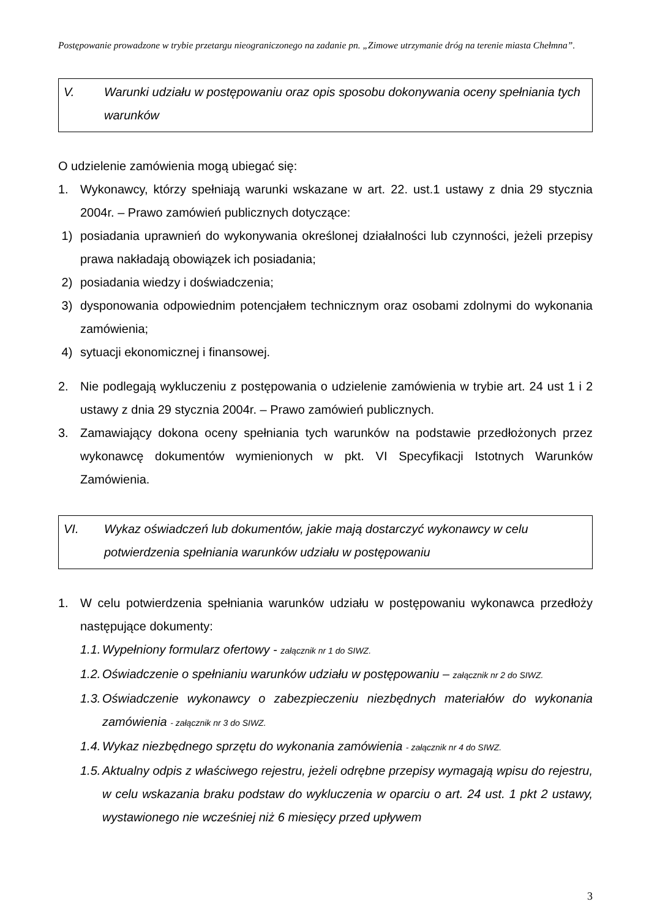Postępowanie prowadzone w trybie przetargu nieograniczonego na zadanie pn. „Zimowe utrzymanie dróg na terenie miasta Chełmna”.
V. Warunki udziału w postępowaniu oraz opis sposobu dokonywania oceny spełniania tych warunków
O udzielenie zamówienia mogą ubiegać się:
1. Wykonawcy, którzy spełniają warunki wskazane w art. 22. ust.1 ustawy z dnia 29 stycznia 2004r. – Prawo zamówień publicznych dotyczące:
1) posiadania uprawnień do wykonywania określonej działalności lub czynności, jeżeli przepisy prawa nakładają obowiązek ich posiadania;
2) posiadania wiedzy i doświadczenia;
3) dysponowania odpowiednim potencjałem technicznym oraz osobami zdolnymi do wykonania zamówienia;
4) sytuacji ekonomicznej i finansowej.
2. Nie podlegają wykluczeniu z postępowania o udzielenie zamówienia w trybie art. 24 ust 1 i 2 ustawy z dnia 29 stycznia 2004r. – Prawo zamówień publicznych.
3. Zamawiający dokona oceny spełniania tych warunków na podstawie przedłożonych przez wykonawcę dokumentów wymienionych w pkt. VI Specyfikacji Istotnych Warunków Zamówienia.
VI. Wykaz oświadczeń lub dokumentów, jakie mają dostarczyć wykonawcy w celu potwierdzenia spełniania warunków udziału w postępowaniu
1. W celu potwierdzenia spełniania warunków udziału w postępowaniu wykonawca przedłoży następujące dokumenty:
1.1. Wypełniony formularz ofertowy - załącznik nr 1 do SIWZ.
1.2. Oświadczenie o spełnianiu warunków udziału w postępowaniu – załącznik nr 2 do SIWZ.
1.3. Oświadczenie wykonawcy o zabezpieczeniu niezbędnych materiałów do wykonania zamówienia - załącznik nr 3 do SIWZ.
1.4. Wykaz niezbędnego sprzętu do wykonania zamówienia - załącznik nr 4 do SIWZ.
1.5. Aktualny odpis z właściwego rejestru, jeżeli odrębne przepisy wymagają wpisu do rejestru, w celu wskazania braku podstaw do wykluczenia w oparciu o art. 24 ust. 1 pkt 2 ustawy, wystawionego nie wcześniej niż 6 miesięcy przed upływem
3